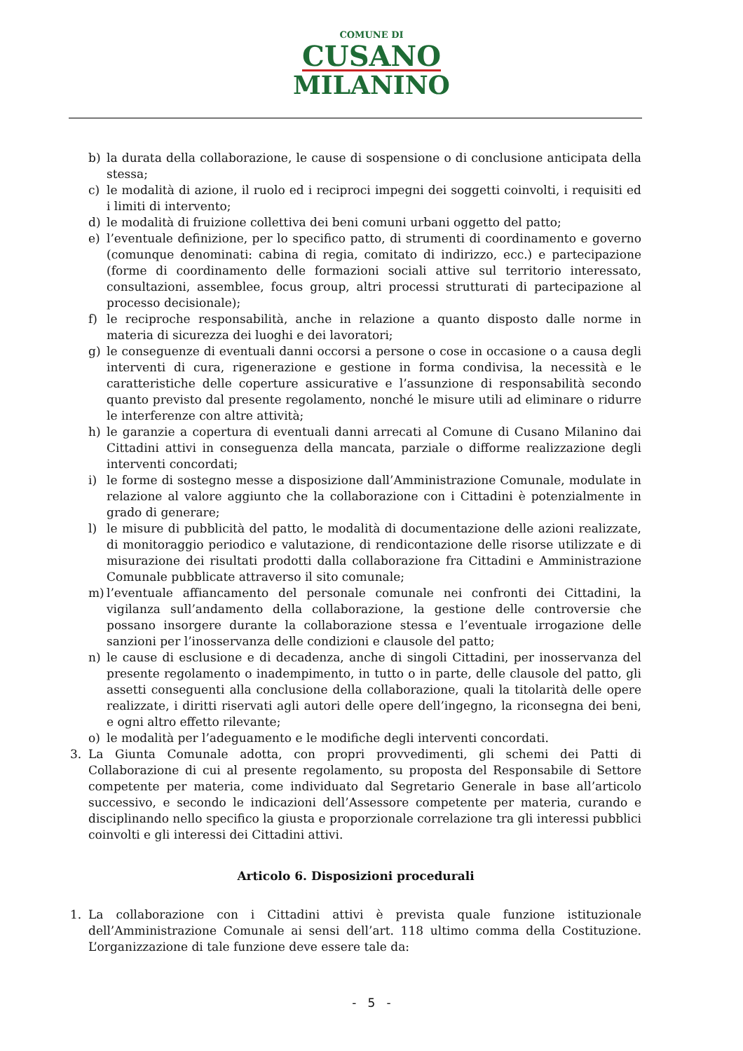COMUNE DI
CUSANO
MILANINO
b) la durata della collaborazione, le cause di sospensione o di conclusione anticipata della stessa;
c) le modalità di azione, il ruolo ed i reciproci impegni dei soggetti coinvolti, i requisiti ed i limiti di intervento;
d) le modalità di fruizione collettiva dei beni comuni urbani oggetto del patto;
e) l’eventuale definizione, per lo specifico patto, di strumenti di coordinamento e governo (comunque denominati: cabina di regia, comitato di indirizzo, ecc.) e partecipazione (forme di coordinamento delle formazioni sociali attive sul territorio interessato, consultazioni, assemblee, focus group, altri processi strutturati di partecipazione al processo decisionale);
f) le reciproche responsabilità, anche in relazione a quanto disposto dalle norme in materia di sicurezza dei luoghi e dei lavoratori;
g) le conseguenze di eventuali danni occorsi a persone o cose in occasione o a causa degli interventi di cura, rigenerazione e gestione in forma condivisa, la necessità e le caratteristiche delle coperture assicurative e l’assunzione di responsabilità secondo quanto previsto dal presente regolamento, nonché le misure utili ad eliminare o ridurre le interferenze con altre attività;
h) le garanzie a copertura di eventuali danni arrecati al Comune di Cusano Milanino dai Cittadini attivi in conseguenza della mancata, parziale o difforme realizzazione degli interventi concordati;
i) le forme di sostegno messe a disposizione dall’Amministrazione Comunale, modulate in relazione al valore aggiunto che la collaborazione con i Cittadini è potenzialmente in grado di generare;
l) le misure di pubblicità del patto, le modalità di documentazione delle azioni realizzate, di monitoraggio periodico e valutazione, di rendicontazione delle risorse utilizzate e di misurazione dei risultati prodotti dalla collaborazione fra Cittadini e Amministrazione Comunale pubblicate attraverso il sito comunale;
m) l’eventuale affiancamento del personale comunale nei confronti dei Cittadini, la vigilanza sull’andamento della collaborazione, la gestione delle controversie che possano insorgere durante la collaborazione stessa e l’eventuale irrogazione delle sanzioni per l’inosservanza delle condizioni e clausole del patto;
n) le cause di esclusione e di decadenza, anche di singoli Cittadini, per inosservanza del presente regolamento o inadempimento, in tutto o in parte, delle clausole del patto, gli assetti conseguenti alla conclusione della collaborazione, quali la titolarità delle opere realizzate, i diritti riservati agli autori delle opere dell’ingegno, la riconsegna dei beni, e ogni altro effetto rilevante;
o) le modalità per l’adeguamento e le modifiche degli interventi concordati.
3. La Giunta Comunale adotta, con propri provvedimenti, gli schemi dei Patti di Collaborazione di cui al presente regolamento, su proposta del Responsabile di Settore competente per materia, come individuato dal Segretario Generale in base all’articolo successivo, e secondo le indicazioni dell’Assessore competente per materia, curando e disciplinando nello specifico la giusta e proporzionale correlazione tra gli interessi pubblici coinvolti e gli interessi dei Cittadini attivi.
Articolo 6. Disposizioni procedurali
1. La collaborazione con i Cittadini attivi è prevista quale funzione istituzionale dell’Amministrazione Comunale ai sensi dell’art. 118 ultimo comma della Costituzione. L’organizzazione di tale funzione deve essere tale da:
- 5 -